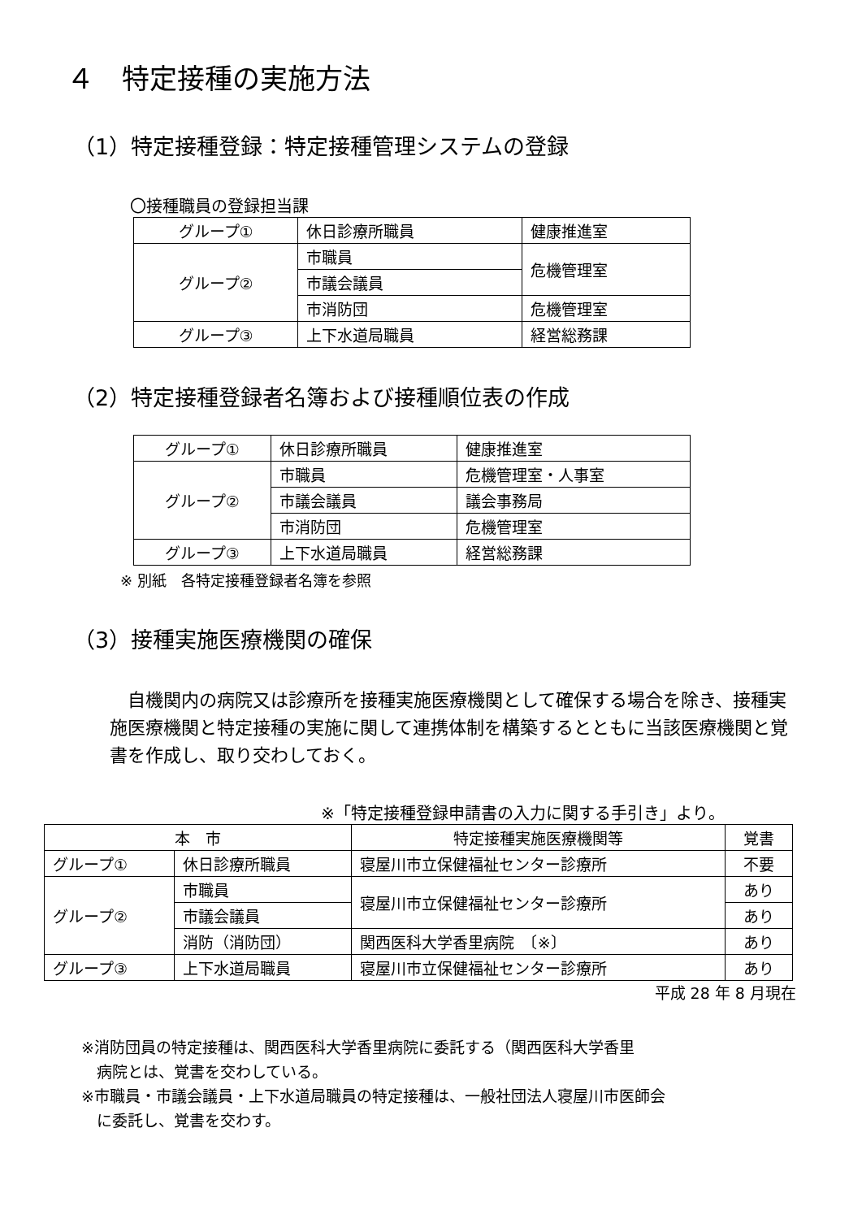４　特定接種の実施方法
（1）特定接種登録：特定接種管理システムの登録
〇接種職員の登録担当課
| グループ① | 休日診療所職員 | 健康推進室 |
| グループ② | 市職員 | 危機管理室 |
| | 市議会議員 | |
| | 市消防団 | 危機管理室 |
| グループ③ | 上下水道局職員 | 経営総務課 |
（2）特定接種登録者名簿および接種順位表の作成
| グループ① | 休日診療所職員 | 健康推進室 |
| グループ② | 市職員 | 危機管理室・人事室 |
| | 市議会議員 | 議会事務局 |
| | 市消防団 | 危機管理室 |
| グループ③ | 上下水道局職員 | 経営総務課 |
※ 別紙　各特定接種登録者名簿を参照
（3）接種実施医療機関の確保
自機関内の病院又は診療所を接種実施医療機関として確保する場合を除き、接種実施医療機関と特定接種の実施に関して連携体制を構築するとともに当該医療機関と覚書を作成し、取り交わしておく。
※「特定接種登録申請書の入力に関する手引き」より。
| 本 市 | | 特定接種実施医療機関等 | 覚書 |
| グループ① | 休日診療所職員 | 寝屋川市立保健福祉センター診療所 | 不要 |
| グループ② | 市職員 | 寝屋川市立保健福祉センター診療所 | あり |
| | 市議会議員 | | あり |
| | 消防（消防団） | 関西医科大学香里病院 〔※〕 | あり |
| グループ③ | 上下水道局職員 | 寝屋川市立保健福祉センター診療所 | あり |
平成 28 年 8 月現在
※消防団員の特定接種は、関西医科大学香里病院に委託する（関西医科大学香里
　病院とは、覚書を交わしている。
※市職員・市議会議員・上下水道局職員の特定接種は、一般社団法人寝屋川市医師会
　に委託し、覚書を交わす。